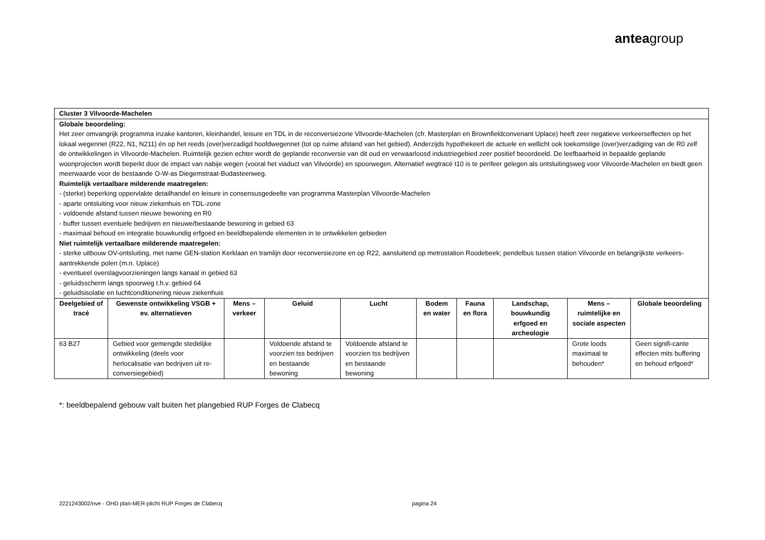anteagroup
| Cluster 3 Vilvoorde-Machelen | | | | | | | | | |
| Globale beoordeling: Het zeer omvangrijk programma inzake kantoren, kleinhandel, leisure en TDL in de reconversiezone Vilvoorde-Machelen (cfr. Masterplan en Brownfieldconvenant Uplace) heeft zeer negatieve verkeerseffecten op het lokaal wegennet (R22, N1, N211) én op het reeds (over)verzadigd hoofdwegennet (tot op ruime afstand van het gebied). Anderzijds hypothekeert de actuele en wellicht ook toekomstige (over)verzadiging van de R0 zelf de ontwikkelingen in Vilvoorde-Machelen. Ruimtelijk gezien echter wordt de geplande reconversie van dit oud en verwaarloosd industriegebied zeer positief beoordeeld. De leefbaarheid in bepaalde geplande woonprojecten wordt beperkt door de impact van nabije wegen (vooral het viaduct van Vilvoorde) en spoorwegen. Alternatief wegtracé t10 is te perifeer gelegen als ontsluitingsweg voor Vilvoorde-Machelen en biedt geen meerwaarde voor de bestaande O-W-as Diegemstraat-Budasteenweg. Ruimtelijk vertaalbare milderende maatregelen: - (sterke) beperking oppervlakte detailhandel en leisure in consensusgedeelte van programma Masterplan Vilvoorde-Machelen - aparte ontsluiting voor nieuw ziekenhuis en TDL-zone - voldoende afstand tussen nieuwe bewoning en R0 - buffer tussen eventuele bedrijven en nieuwe/bestaande bewoning in gebied 63 - maximaal behoud en integratie bouwkundig erfgoed en beeldbepalende elementen in te ontwikkelen gebieden Niet ruimtelijk vertaalbare milderende maatregelen: - sterke uitbouw OV-ontsluiting, met name GEN-station Kerklaan en tramlijn door reconversiezone en op R22, aansluitend op metrostation Roodebeek; pendelbus tussen station Vilvoorde en belangrijkste verkeers-aantrekkende polen (m.n. Uplace) - eventueel overslagvoorzieningen langs kanaal in gebied 63 - geluidsscherm langs spoorweg t.h.v. gebied 64 - geluidsisolatie en luchtconditionering nieuw ziekenhuis | | | | | | | | | |
| Deelgebied of tracé | Gewenste ontwikkeling VSGB + ev. alternatieven | Mens – verkeer | Geluid | Lucht | Bodem en water | Fauna en flora | Landschap, bouwkundig erfgoed en archeologie | Mens – ruimtelijke en sociale aspecten | Globale beoordeling |
| 63 B27 | Gebied voor gemengde stedelijke ontwikkeling (deels voor herlocalisatie van bedrijven uit re-conversiegebied) | | Voldoende afstand te voorzien tss bedrijven en bestaande bewoning | Voldoende afstand te voorzien tss bedrijven en bestaande bewoning | | | | Grote loods maximaal te behouden* | Geen signifi-cante effecten mits buffering en behoud erfgoed* |
*: beeldbepalend gebouw valt buiten het plangebied RUP Forges de Clabecq
2221243002/nve - OHD plan-MER-plicht RUP Forges de Clabecq pagina 24